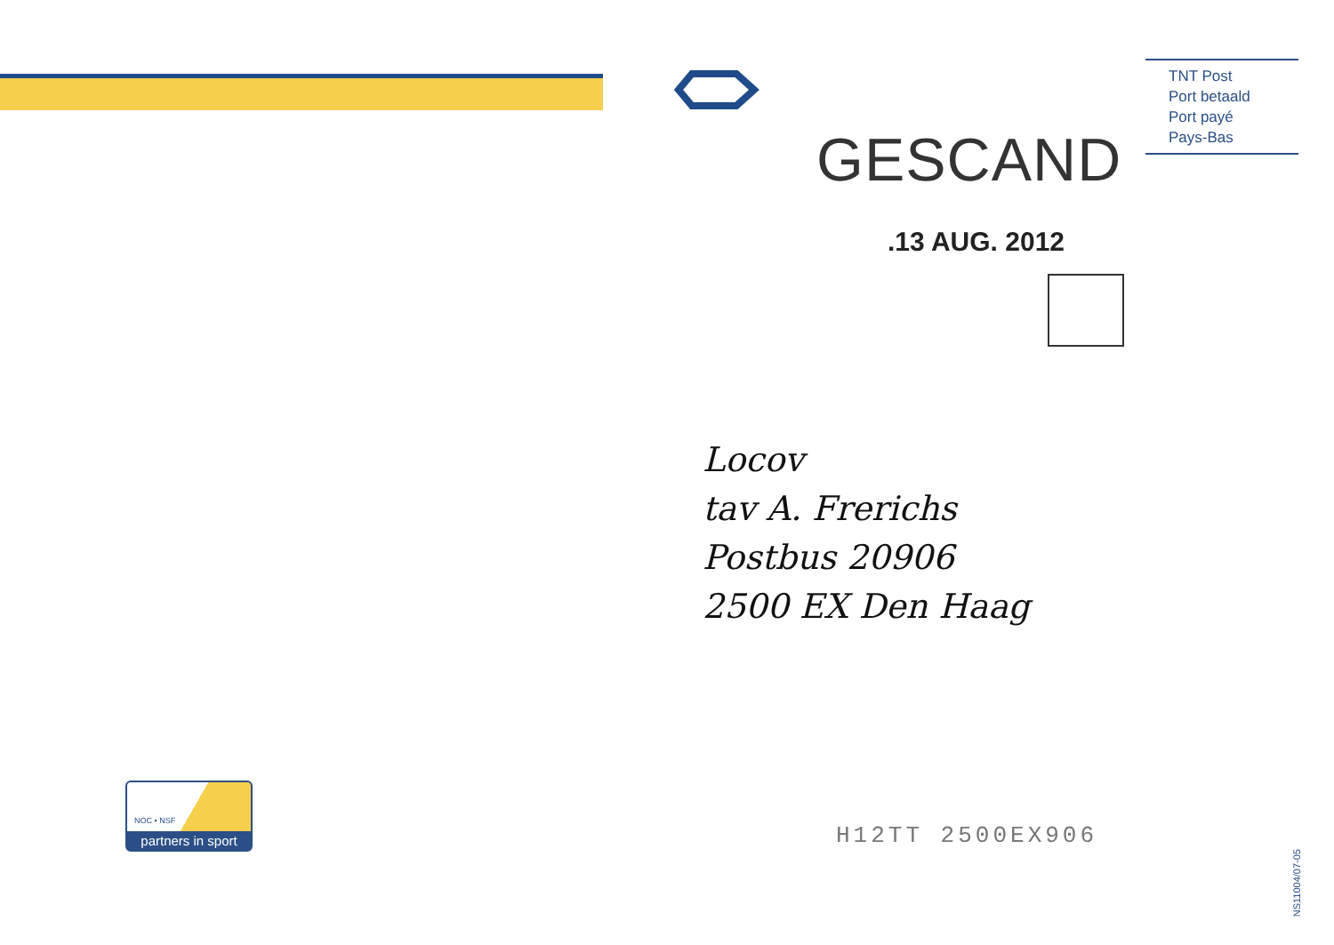TNT Post
Port betaald
Port payé
Pays-Bas
GESCAND
.13 AUG. 2012
Locov
tav A. Frerichs
Postbus 20906
2500 EX Den Haag
NOC • NSF
partners in sport
H12TT 2500EX906
NS11004/07-05